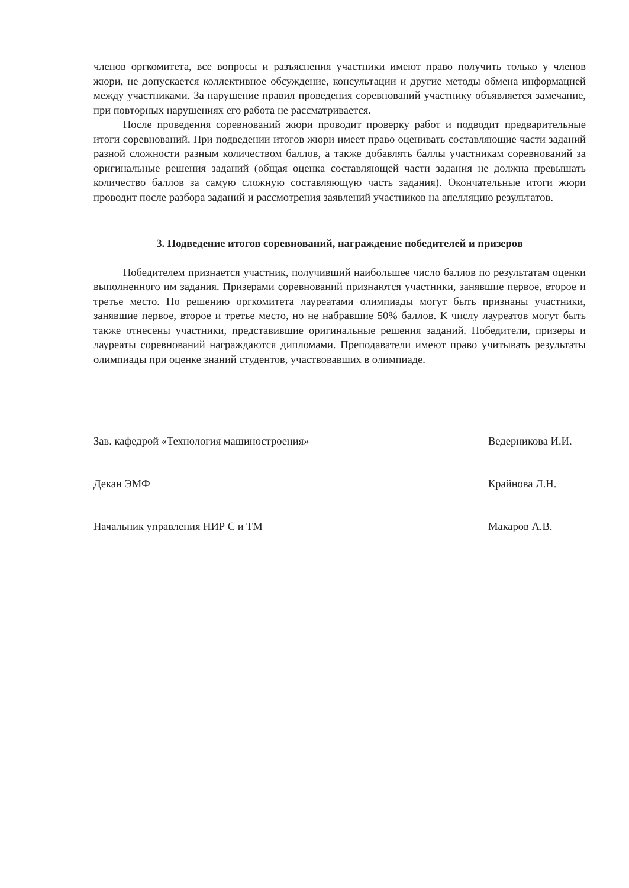членов оргкомитета, все вопросы и разъяснения участники имеют право получить только у членов жюри, не допускается коллективное обсуждение, консультации и другие методы обмена информацией между участниками. За нарушение правил проведения соревнований участнику объявляется замечание, при повторных нарушениях его работа не рассматривается.
После проведения соревнований жюри проводит проверку работ и подводит предварительные итоги соревнований. При подведении итогов жюри имеет право оценивать составляющие части заданий разной сложности разным количеством баллов, а также добавлять баллы участникам соревнований за оригинальные решения заданий (общая оценка составляющей части задания не должна превышать количество баллов за самую сложную составляющую часть задания). Окончательные итоги жюри проводит после разбора заданий и рассмотрения заявлений участников на апелляцию результатов.
3. Подведение итогов соревнований, награждение победителей и призеров
Победителем признается участник, получивший наибольшее число баллов по результатам оценки выполненного им задания. Призерами соревнований признаются участники, занявшие первое, второе и третье место. По решению оргкомитета лауреатами олимпиады могут быть признаны участники, занявшие первое, второе и третье место, но не набравшие 50% баллов. К числу лауреатов могут быть также отнесены участники, представившие оригинальные решения заданий. Победители, призеры и лауреаты соревнований награждаются дипломами. Преподаватели имеют право учитывать результаты олимпиады при оценке знаний студентов, участвовавших в олимпиаде.
Зав. кафедрой «Технология машиностроения» Ведерникова И.И.
Декан ЭМФ Крайнова Л.Н.
Начальник управления НИР С и ТМ Макаров А.В.